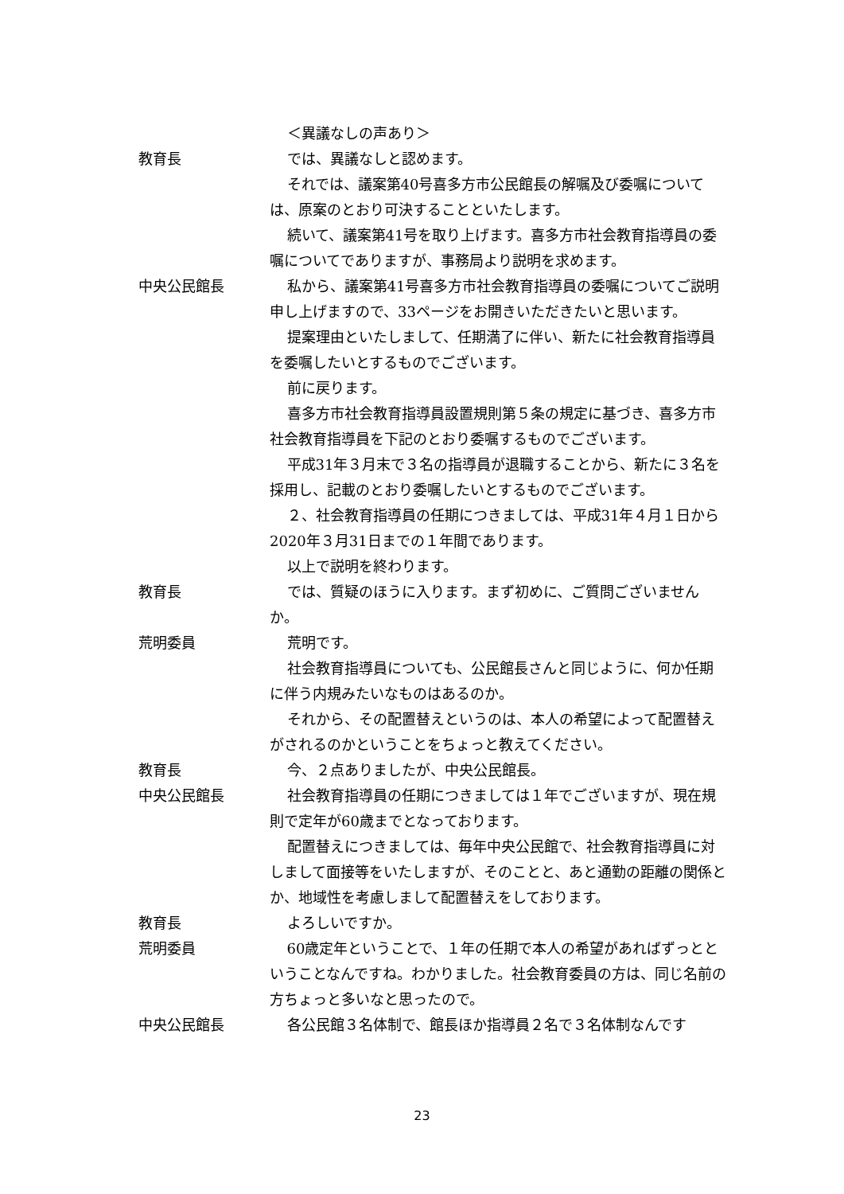＜異議なしの声あり＞
教育長 では、異議なしと認めます。
それでは、議案第40号喜多方市公民館長の解嘱及び委嘱については、原案のとおり可決することといたします。
続いて、議案第41号を取り上げます。喜多方市社会教育指導員の委嘱についてでありますが、事務局より説明を求めます。
中央公民館長 私から、議案第41号喜多方市社会教育指導員の委嘱についてご説明申し上げますので、33ページをお開きいただきたいと思います。
提案理由といたしまして、任期満了に伴い、新たに社会教育指導員を委嘱したいとするものでございます。
前に戻ります。
喜多方市社会教育指導員設置規則第５条の規定に基づき、喜多方市社会教育指導員を下記のとおり委嘱するものでございます。
平成31年３月末で３名の指導員が退職することから、新たに３名を採用し、記載のとおり委嘱したいとするものでございます。
２、社会教育指導員の任期につきましては、平成31年４月１日から2020年３月31日までの１年間であります。
以上で説明を終わります。
教育長 では、質疑のほうに入ります。まず初めに、ご質問ございませんか。
荒明委員 荒明です。
社会教育指導員についても、公民館長さんと同じように、何か任期に伴う内規みたいなものはあるのか。
それから、その配置替えというのは、本人の希望によって配置替えがされるのかということをちょっと教えてください。
教育長 今、２点ありましたが、中央公民館長。
中央公民館長 社会教育指導員の任期につきましては１年でございますが、現在規則で定年が60歳までとなっております。
配置替えにつきましては、毎年中央公民館で、社会教育指導員に対しまして面接等をいたしますが、そのことと、あと通勤の距離の関係とか、地域性を考慮しまして配置替えをしております。
教育長 よろしいですか。
荒明委員 60歳定年ということで、１年の任期で本人の希望があればずっとということなんですね。わかりました。社会教育委員の方は、同じ名前の方ちょっと多いなと思ったので。
中央公民館長 各公民館３名体制で、館長ほか指導員２名で３名体制なんです
23